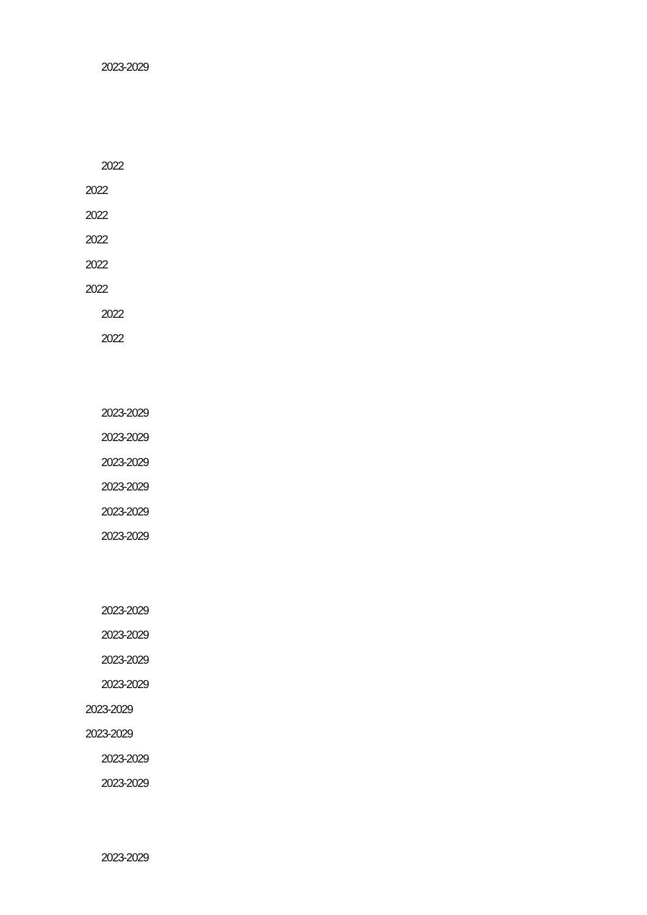2023-2029
2022
2022
2022
2022
2022
2022
2022
2022
2023-2029
2023-2029
2023-2029
2023-2029
2023-2029
2023-2029
2023-2029
2023-2029
2023-2029
2023-2029
2023-2029
2023-2029
2023-2029
2023-2029
2023-2029